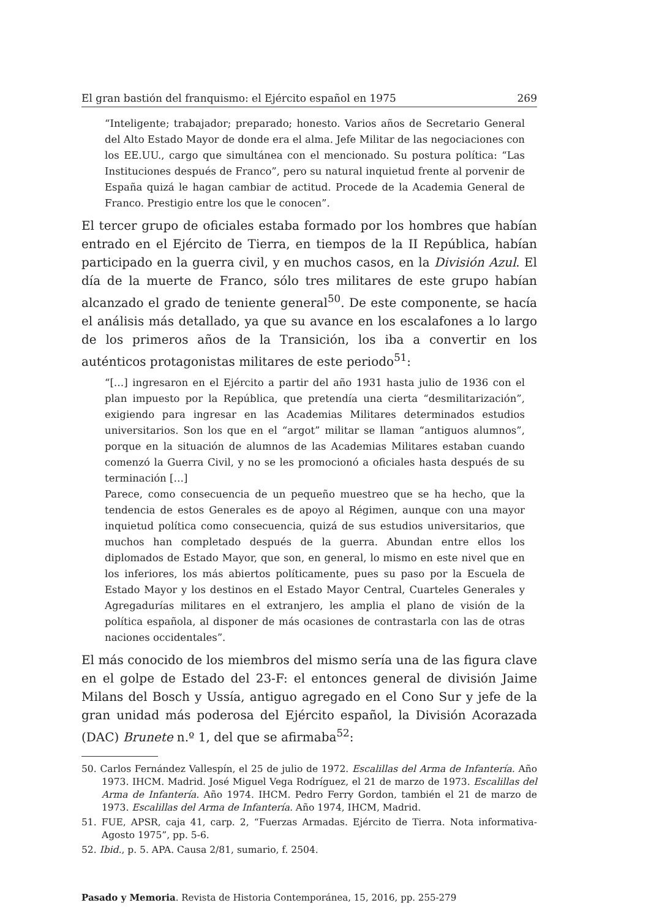El gran bastión del franquismo: el Ejército español en 1975 269
“Inteligente; trabajador; preparado; honesto. Varios años de Secretario General del Alto Estado Mayor de donde era el alma. Jefe Militar de las negociaciones con los EE.UU., cargo que simultánea con el mencionado. Su postura política: “Las Instituciones después de Franco”, pero su natural inquietud frente al porvenir de España quizá le hagan cambiar de actitud. Procede de la Academia General de Franco. Prestigio entre los que le conocen”.
El tercer grupo de oficiales estaba formado por los hombres que habían entrado en el Ejército de Tierra, en tiempos de la II República, habían participado en la guerra civil, y en muchos casos, en la División Azul. El día de la muerte de Franco, sólo tres militares de este grupo habían alcanzado el grado de teniente general<sup>50</sup>. De este componente, se hacía el análisis más detallado, ya que su avance en los escalafones a lo largo de los primeros años de la Transición, los iba a convertir en los auténticos protagonistas militares de este periodo<sup>51</sup>:
“[…] ingresaron en el Ejército a partir del año 1931 hasta julio de 1936 con el plan impuesto por la República, que pretendía una cierta “desmilitarización”, exigiendo para ingresar en las Academias Militares determinados estudios universitarios. Son los que en el “argot” militar se llaman “antiguos alumnos”, porque en la situación de alumnos de las Academias Militares estaban cuando comenzó la Guerra Civil, y no se les promocionó a oficiales hasta después de su terminación […]
Parece, como consecuencia de un pequeño muestreo que se ha hecho, que la tendencia de estos Generales es de apoyo al Régimen, aunque con una mayor inquietud política como consecuencia, quizá de sus estudios universitarios, que muchos han completado después de la guerra. Abundan entre ellos los diplomados de Estado Mayor, que son, en general, lo mismo en este nivel que en los inferiores, los más abiertos políticamente, pues su paso por la Escuela de Estado Mayor y los destinos en el Estado Mayor Central, Cuarteles Generales y Agregadurías militares en el extranjero, les amplia el plano de visión de la política española, al disponer de más ocasiones de contrastarla con las de otras naciones occidentales”.
El más conocido de los miembros del mismo sería una de las figura clave en el golpe de Estado del 23-F: el entonces general de división Jaime Milans del Bosch y Ussía, antiguo agregado en el Cono Sur y jefe de la gran unidad más poderosa del Ejército español, la División Acorazada (DAC) Brunete n.º 1, del que se afirmaba<sup>52</sup>:
50. Carlos Fernández Vallespín, el 25 de julio de 1972. Escalillas del Arma de Infantería. Año 1973. IHCM. Madrid. José Miguel Vega Rodríguez, el 21 de marzo de 1973. Escalillas del Arma de Infantería. Año 1974. IHCM. Pedro Ferry Gordon, también el 21 de marzo de 1973. Escalillas del Arma de Infantería. Año 1974, IHCM, Madrid.
51. FUE, APSR, caja 41, carp. 2, “Fuerzas Armadas. Ejército de Tierra. Nota informativa-Agosto 1975”, pp. 5-6.
52. Ibid., p. 5. APA. Causa 2/81, sumario, f. 2504.
Pasado y Memoria. Revista de Historia Contemporánea, 15, 2016, pp. 255-279